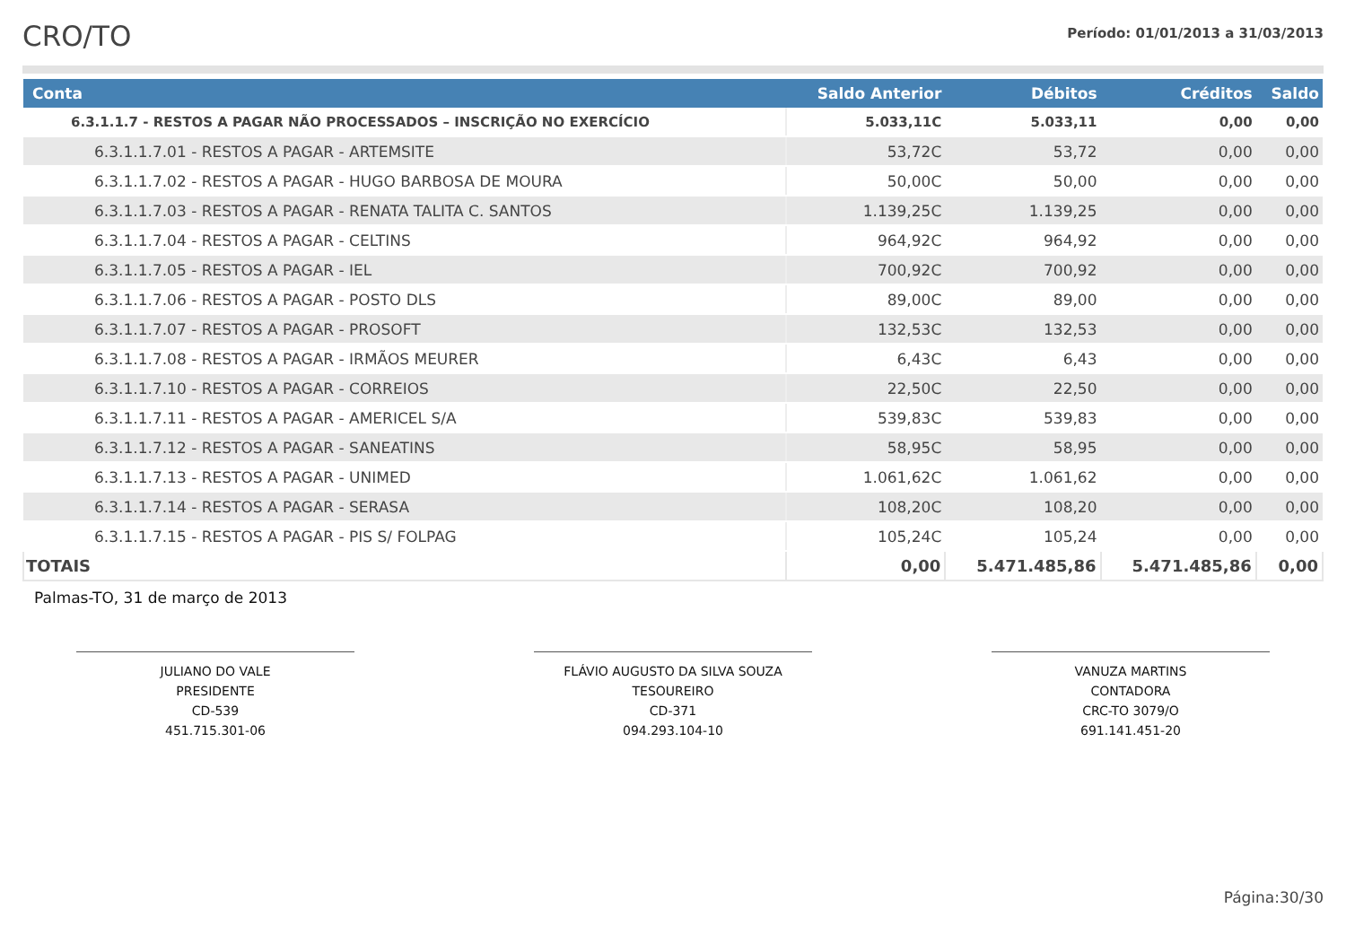CRO/TO
Período: 01/01/2013 a 31/03/2013
| Conta | Saldo Anterior | Débitos | Créditos | Saldo |
| --- | --- | --- | --- | --- |
| 6.3.1.1.7 - RESTOS A PAGAR NÃO PROCESSADOS – INSCRIÇÃO NO EXERCÍCIO | 5.033,11C | 5.033,11 | 0,00 | 0,00 |
| 6.3.1.1.7.01 - RESTOS A PAGAR - ARTEMSITE | 53,72C | 53,72 | 0,00 | 0,00 |
| 6.3.1.1.7.02 - RESTOS A PAGAR - HUGO BARBOSA DE MOURA | 50,00C | 50,00 | 0,00 | 0,00 |
| 6.3.1.1.7.03 - RESTOS A PAGAR - RENATA TALITA C. SANTOS | 1.139,25C | 1.139,25 | 0,00 | 0,00 |
| 6.3.1.1.7.04 - RESTOS A PAGAR - CELTINS | 964,92C | 964,92 | 0,00 | 0,00 |
| 6.3.1.1.7.05 - RESTOS A PAGAR - IEL | 700,92C | 700,92 | 0,00 | 0,00 |
| 6.3.1.1.7.06 - RESTOS A PAGAR - POSTO DLS | 89,00C | 89,00 | 0,00 | 0,00 |
| 6.3.1.1.7.07 - RESTOS A PAGAR - PROSOFT | 132,53C | 132,53 | 0,00 | 0,00 |
| 6.3.1.1.7.08 - RESTOS A PAGAR - IRMÃOS MEURER | 6,43C | 6,43 | 0,00 | 0,00 |
| 6.3.1.1.7.10 - RESTOS A PAGAR - CORREIOS | 22,50C | 22,50 | 0,00 | 0,00 |
| 6.3.1.1.7.11 - RESTOS A PAGAR - AMERICEL S/A | 539,83C | 539,83 | 0,00 | 0,00 |
| 6.3.1.1.7.12 - RESTOS A PAGAR - SANEATINS | 58,95C | 58,95 | 0,00 | 0,00 |
| 6.3.1.1.7.13 - RESTOS A PAGAR - UNIMED | 1.061,62C | 1.061,62 | 0,00 | 0,00 |
| 6.3.1.1.7.14 - RESTOS A PAGAR - SERASA | 108,20C | 108,20 | 0,00 | 0,00 |
| 6.3.1.1.7.15 - RESTOS A PAGAR - PIS S/ FOLPAG | 105,24C | 105,24 | 0,00 | 0,00 |
| TOTAIS | 0,00 | 5.471.485,86 | 5.471.485,86 | 0,00 |
Palmas-TO, 31 de março de 2013
JULIANO DO VALE
PRESIDENTE
CD-539
451.715.301-06
FLÁVIO AUGUSTO DA SILVA SOUZA
TESOUREIRO
CD-371
094.293.104-10
VANUZA MARTINS
CONTADORA
CRC-TO 3079/O
691.141.451-20
Página:30/30